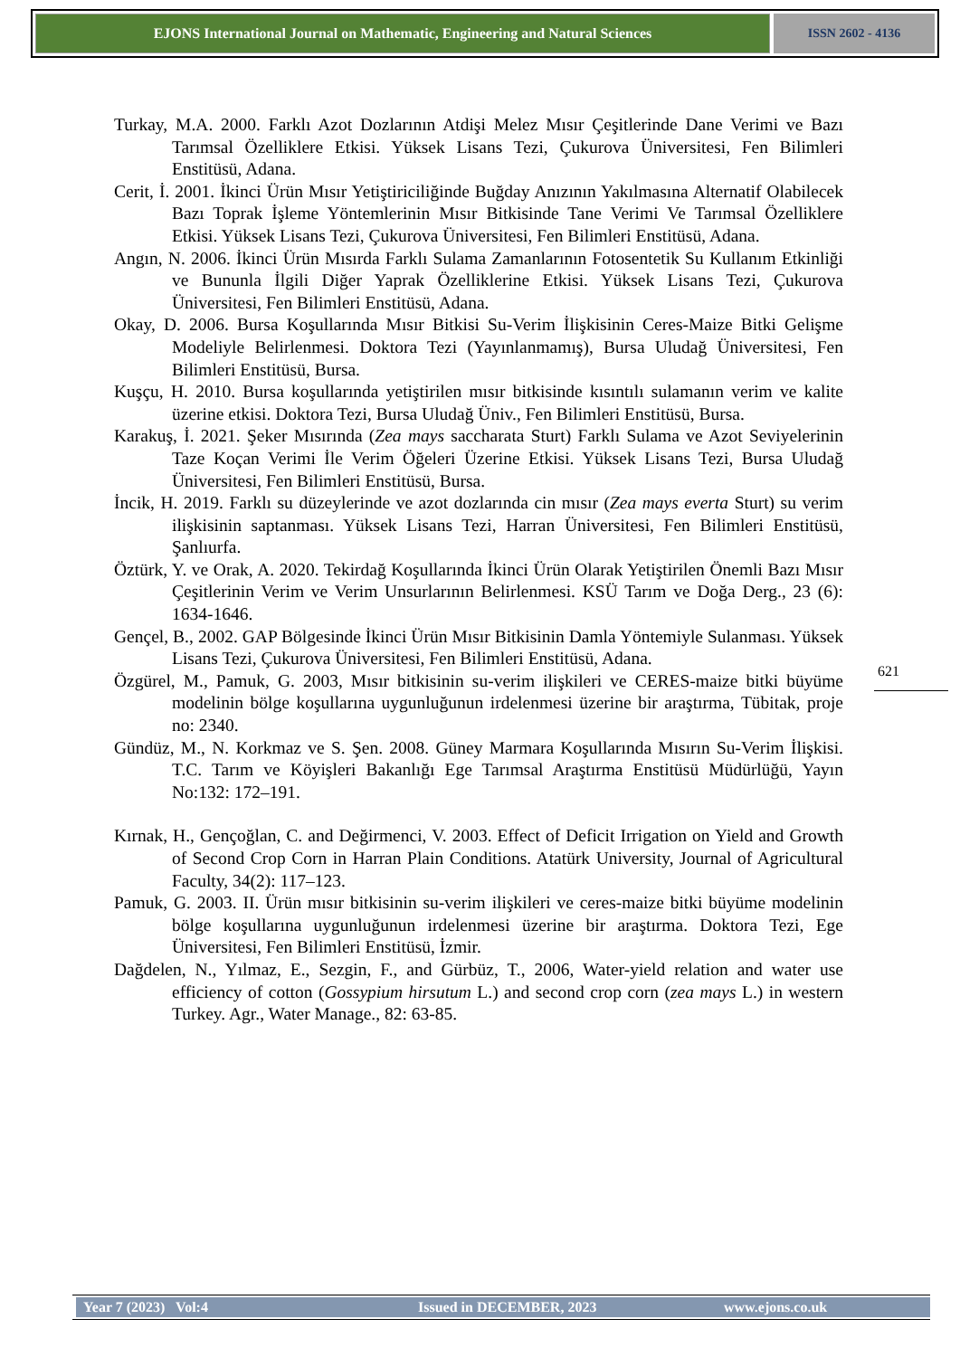EJONS International Journal on Mathematic, Engineering and Natural Sciences
ISSN 2602 - 4136
Turkay, M.A. 2000. Farklı Azot Dozlarının Atdişi Melez Mısır Çeşitlerinde Dane Verimi ve Bazı Tarımsal Özelliklere Etkisi. Yüksek Lisans Tezi, Çukurova Üniversitesi, Fen Bilimleri Enstitüsü, Adana.
Cerit, İ. 2001. İkinci Ürün Mısır Yetiştiriciliğinde Buğday Anızının Yakılmasına Alternatif Olabilecek Bazı Toprak İşleme Yöntemlerinin Mısır Bitkisinde Tane Verimi Ve Tarımsal Özelliklere Etkisi. Yüksek Lisans Tezi, Çukurova Üniversitesi, Fen Bilimleri Enstitüsü, Adana.
Angın, N. 2006. İkinci Ürün Mısırda Farklı Sulama Zamanlarının Fotosentetik Su Kullanım Etkinliği ve Bununla İlgili Diğer Yaprak Özelliklerine Etkisi. Yüksek Lisans Tezi, Çukurova Üniversitesi, Fen Bilimleri Enstitüsü, Adana.
Okay, D. 2006. Bursa Koşullarında Mısır Bitkisi Su-Verim İlişkisinin Ceres-Maize Bitki Gelişme Modeliyle Belirlenmesi. Doktora Tezi (Yayınlanmamış), Bursa Uludağ Üniversitesi, Fen Bilimleri Enstitüsü, Bursa.
Kuşçu, H. 2010. Bursa koşullarında yetiştirilen mısır bitkisinde kısıntılı sulamanın verim ve kalite üzerine etkisi. Doktora Tezi, Bursa Uludağ Üniv., Fen Bilimleri Enstitüsü, Bursa.
Karakuş, İ. 2021. Şeker Mısırında (Zea mays saccharata Sturt) Farklı Sulama ve Azot Seviyelerinin Taze Koçan Verimi İle Verim Öğeleri Üzerine Etkisi. Yüksek Lisans Tezi, Bursa Uludağ Üniversitesi, Fen Bilimleri Enstitüsü, Bursa.
İncik, H. 2019. Farklı su düzeylerinde ve azot dozlarında cin mısır (Zea mays everta Sturt) su verim ilişkisinin saptanması. Yüksek Lisans Tezi, Harran Üniversitesi, Fen Bilimleri Enstitüsü, Şanlıurfa.
Öztürk, Y. ve Orak, A. 2020. Tekirdağ Koşullarında İkinci Ürün Olarak Yetiştirilen Önemli Bazı Mısır Çeşitlerinin Verim ve Verim Unsurlarının Belirlenmesi. KSÜ Tarım ve Doğa Derg., 23 (6): 1634-1646.
Gençel, B., 2002. GAP Bölgesinde İkinci Ürün Mısır Bitkisinin Damla Yöntemiyle Sulanması. Yüksek Lisans Tezi, Çukurova Üniversitesi, Fen Bilimleri Enstitüsü, Adana.
Özgürel, M., Pamuk, G. 2003, Mısır bitkisinin su-verim ilişkileri ve CERES-maize bitki büyüme modelinin bölge koşullarına uygunluğunun irdelenmesi üzerine bir araştırma, Tübitak, proje no: 2340.
Gündüz, M., N. Korkmaz ve S. Şen. 2008. Güney Marmara Koşullarında Mısırın Su-Verim İlişkisi. T.C. Tarım ve Köyişleri Bakanlığı Ege Tarımsal Araştırma Enstitüsü Müdürlüğü, Yayın No:132: 172–191.
Kırnak, H., Gençoğlan, C. and Değirmenci, V. 2003. Effect of Deficit Irrigation on Yield and Growth of Second Crop Corn in Harran Plain Conditions. Atatürk University, Journal of Agricultural Faculty, 34(2): 117–123.
Pamuk, G. 2003. II. Ürün mısır bitkisinin su-verim ilişkileri ve ceres-maize bitki büyüme modelinin bölge koşullarına uygunluğunun irdelenmesi üzerine bir araştırma. Doktora Tezi, Ege Üniversitesi, Fen Bilimleri Enstitüsü, İzmir.
Dağdelen, N., Yılmaz, E., Sezgin, F., and Gürbüz, T., 2006, Water-yield relation and water use efficiency of cotton (Gossypium hirsutum L.) and second crop corn (zea mays L.) in western Turkey. Agr., Water Manage., 82: 63-85.
621
Year 7 (2023) Vol:4 Issued in DECEMBER, 2023 www.ejons.co.uk